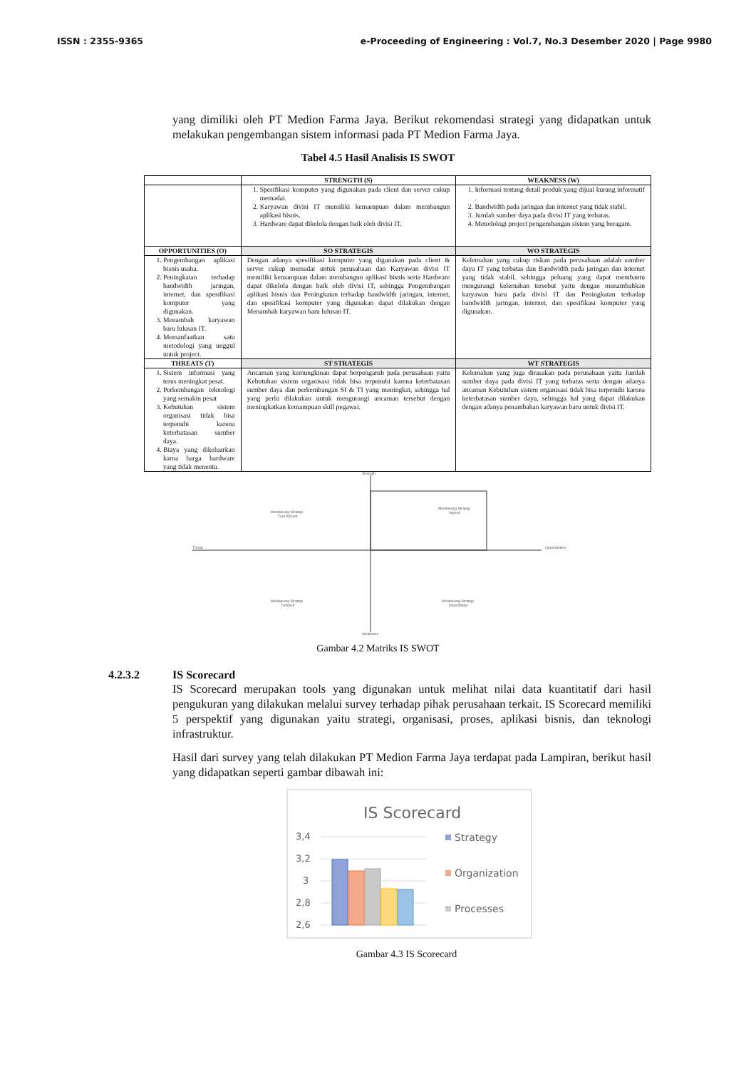ISSN : 2355-9365 e-Proceeding of Engineering : Vol.7, No.3 Desember 2020 | Page 9980
yang dimiliki oleh PT Medion Farma Jaya. Berikut rekomendasi strategi yang didapatkan untuk melakukan pengembangan sistem informasi pada PT Medion Farma Jaya.
Tabel 4.5 Hasil Analisis IS SWOT
| | STRENGTH (S) | WEAKNESS (W) |
| --- | --- | --- |
| | 1. Spesifikasi komputer yang digunakan pada client dan server cukup memadai. 2. Karyawan divisi IT memiliki kemampuan dalam membangun aplikasi bisnis. 3. Hardware dapat dikelola dengan baik oleh divisi IT. | 1. Informasi tentang detail produk yang dijual kurang informatif . 2. Bandwidth pada jaringan dan internet yang tidak stabil. 3. Jumlah sumber daya pada divisi IT yang terbatas. 4. Metodologi project pengembangan sistem yang beragam. |
| OPPORTUNITIES (O) | SO STRATEGIS | WO STRATEGIS |
| 1. Pengembangan aplikasi bisnis usaha. 2. Peningkatan terhadap bandwidth jaringan, internet, dan spesifikasi komputer yang digunakan. 3. Menambah karyawan baru lulusan IT. 4. Memanfaatkan satu metodologi yang unggul untuk project. | Dengan adanya spesifikasi komputer yang digunakan pada client & server cukup memadai untuk perusahaan dan Karyawan divisi IT memiliki kemampuan dalam membangun aplikasi bisnis serta Hardware dapat dikelola dengan baik oleh divisi IT, sehingga Pengembangan aplikasi bisnis dan Peningkatan terhadap bandwidth jaringan, internet, dan spesifikasi komputer yang digunakan dapat dilakukan dengan Menambah karyawan baru lulusan IT. | Kelemahan yang cukup riskan pada perusahaan adalah sumber daya IT yang terbatas dan Bandwidth pada jaringan dan internet yang tidak stabil, sehingga peluang yang dapat membantu mengurangi kelemahan tersebut yaitu dengan menambahkan karyawan baru pada divisi IT dan Peningkatan terhadap bandwidth jaringan, internet, dan spesifikasi komputer yang digunakan. |
| THREATS (T) | ST STRATEGIS | WT STRATEGIS |
| 1. Sistem informasi yang terus meningkat pesat. 2. Perkembangan teknologi yang semakin pesat 3. Kebutuhan sistem organisasi tidak bisa terpenuhi karena keterbatasan sumber daya. 4. Biaya yang dikeluarkan karna harga hardware yang tidak menentu. | Ancaman yang kemungkinan dapat berpengaruh pada perusahaan yaitu Kebutuhan sistem organisasi tidak bisa terpenuhi karena keterbatasan sumber daya dan perkembangan SI & TI yang meningkat, sehingga hal yang perlu dilakukan untuk mengurangi ancaman tersebut dengan meningkatkan kemampuan skill pegawai. | Kelemahan yang juga dirasakan pada perusahaan yaitu Jumlah sumber daya pada divisi IT yang terbatas serta dengan adanya ancaman Kebutuhan sistem organisasi tidak bisa terpenuhi karena keterbatasan sumber daya, sehingga hal yang dapat dilakukan dengan adanya penambahan karyawan baru untuk divisi IT. |
Strength
Threat
Opportunities
Weakness
Mendukung Strategi
Turn Around
Mendukung Strategi
Agresif
Mendukung Strategi
Defensif
Mendukung Strategi
Diversifikasi
Gambar 4.2 Matriks IS SWOT
4.2.3.2 IS Scorecard
IS Scorecard merupakan tools yang digunakan untuk melihat nilai data kuantitatif dari hasil pengukuran yang dilakukan melalui survey terhadap pihak perusahaan terkait. IS Scorecard memiliki 5 perspektif yang digunakan yaitu strategi, organisasi, proses, aplikasi bisnis, dan teknologi infrastruktur.
Hasil dari survey yang telah dilakukan PT Medion Farma Jaya terdapat pada Lampiran, berikut hasil yang didapatkan seperti gambar dibawah ini:
IS Scorecard
3,4
3,2
3
2,8
2,6
Strategy
Organization
Processes
Gambar 4.3 IS Scorecard